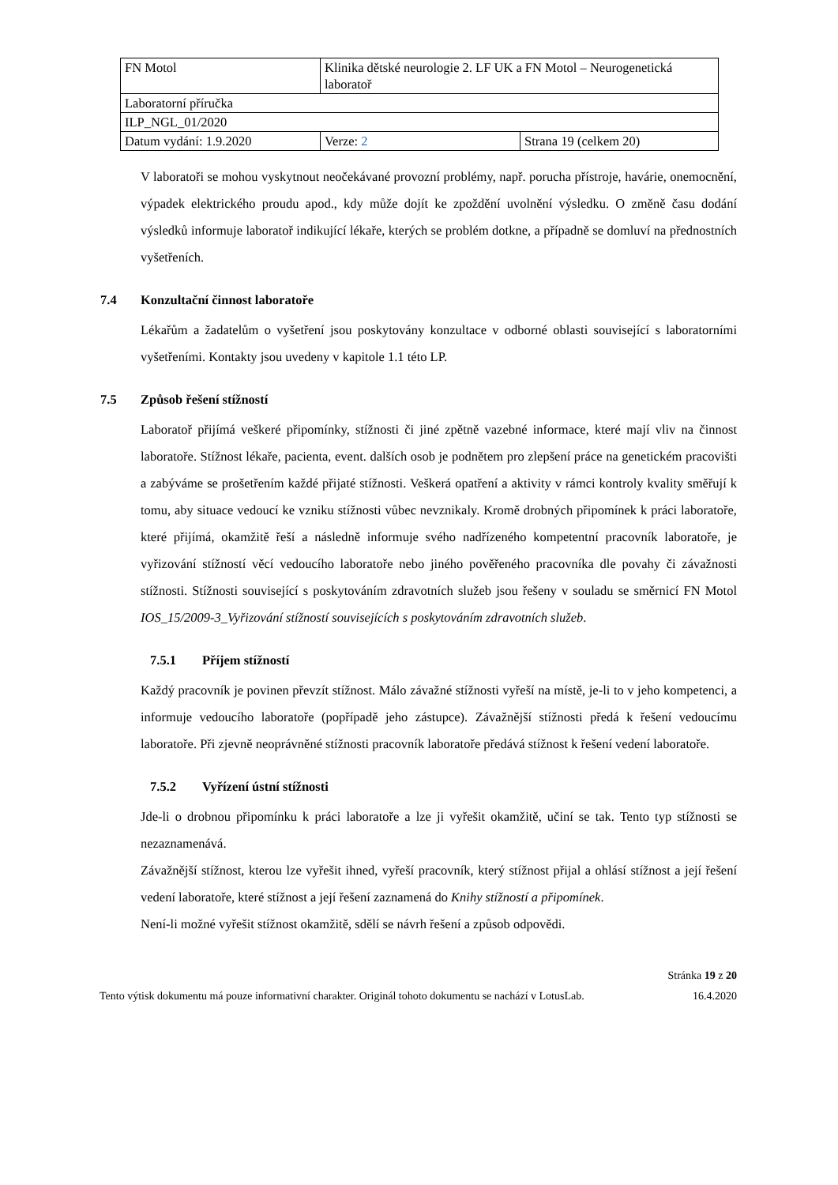| FN Motol | Klinika dětské neurologie 2. LF UK a FN Motol – Neurogenetická laboratoř | |
| Laboratorní příručka | | |
| ILP_NGL_01/2020 | | |
| Datum vydání: 1.9.2020 | Verze: 2 | Strana 19 (celkem 20) |
V laboratoři se mohou vyskytnout neočekávané provozní problémy, např. porucha přístroje, havárie, onemocnění, výpadek elektrického proudu apod., kdy může dojít ke zpoždění uvolnění výsledku. O změně času dodání výsledků informuje laboratoř indikující lékaře, kterých se problém dotkne, a případně se domluví na přednostních vyšetřeních.
7.4 Konzultační činnost laboratoře
Lékařům a žadatelům o vyšetření jsou poskytovány konzultace v odborné oblasti související s laboratorními vyšetřeními. Kontakty jsou uvedeny v kapitole 1.1 této LP.
7.5 Způsob řešení stížností
Laboratoř přijímá veškeré připomínky, stížnosti či jiné zpětně vazebné informace, které mají vliv na činnost laboratoře. Stížnost lékaře, pacienta, event. dalších osob je podnětem pro zlepšení práce na genetickém pracovišti a zabýváme se prošetřením každé přijaté stížnosti. Veškerá opatření a aktivity v rámci kontroly kvality směřují k tomu, aby situace vedoucí ke vzniku stížnosti vůbec nevznikaly. Kromě drobných připomínek k práci laboratoře, které přijímá, okamžitě řeší a následně informuje svého nadřízeného kompetentní pracovník laboratoře, je vyřizování stížností věcí vedoucího laboratoře nebo jiného pověřeného pracovníka dle povahy či závažnosti stížnosti. Stížnosti související s poskytováním zdravotních služeb jsou řešeny v souladu se směrnicí FN Motol IOS_15/2009-3_Vyřizování stížností souvisejících s poskytováním zdravotních služeb.
7.5.1 Příjem stížností
Každý pracovník je povinen převzít stížnost. Málo závažné stížnosti vyřeší na místě, je-li to v jeho kompetenci, a informuje vedoucího laboratoře (popřípadě jeho zástupce). Závažnější stížnosti předá k řešení vedoucímu laboratoře. Při zjevně neoprávněné stížnosti pracovník laboratoře předává stížnost k řešení vedení laboratoře.
7.5.2 Vyřízení ústní stížnosti
Jde-li o drobnou připomínku k práci laboratoře a lze ji vyřešit okamžitě, učiní se tak. Tento typ stížnosti se nezaznamenává.
Závažnější stížnost, kterou lze vyřešit ihned, vyřeší pracovník, který stížnost přijal a ohlásí stížnost a její řešení vedení laboratoře, které stížnost a její řešení zaznamená do Knihy stížností a připomínek.
Není-li možné vyřešit stížnost okamžitě, sdělí se návrh řešení a způsob odpovědi.
Stránka 19 z 20
Tento výtisk dokumentu má pouze informativní charakter. Originál tohoto dokumentu se nachází v LotusLab. 16.4.2020